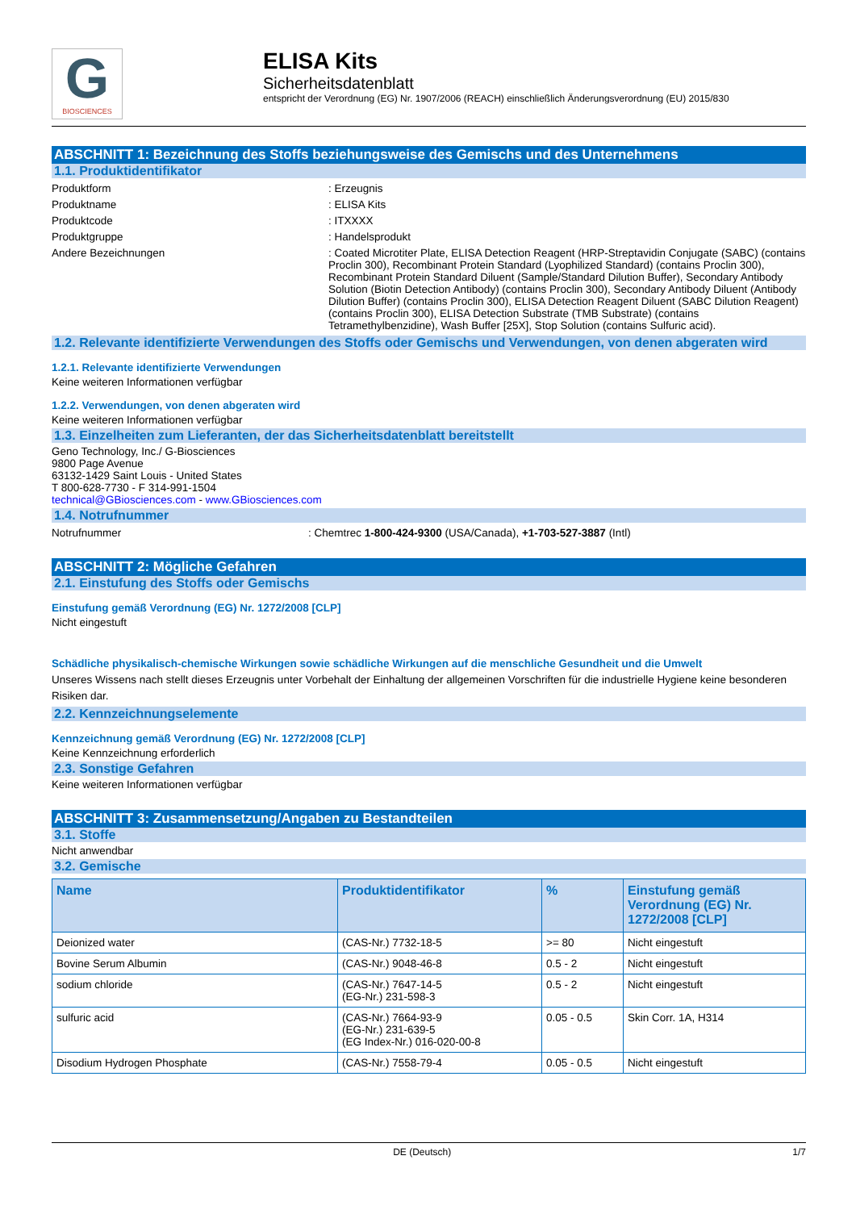G
BIOSCIENCES
ELISA Kits
Sicherheitsdatenblatt
entspricht der Verordnung (EG) Nr. 1907/2006 (REACH) einschließlich Änderungsverordnung (EU) 2015/830
ABSCHNITT 1: Bezeichnung des Stoffs beziehungsweise des Gemischs und des Unternehmens
1.1. Produktidentifikator
Produktform : Erzeugnis
Produktname : ELISA Kits
Produktcode : ITXXXX
Produktgruppe : Handelsprodukt
Andere Bezeichnungen : Coated Microtiter Plate, ELISA Detection Reagent (HRP-Streptavidin Conjugate (SABC) (contains Proclin 300), Recombinant Protein Standard (Lyophilized Standard) (contains Proclin 300), Recombinant Protein Standard Diluent (Sample/Standard Dilution Buffer), Secondary Antibody Solution (Biotin Detection Antibody) (contains Proclin 300), Secondary Antibody Diluent (Antibody Dilution Buffer) (contains Proclin 300), ELISA Detection Reagent Diluent (SABC Dilution Reagent)(contains Proclin 300), ELISA Detection Substrate (TMB Substrate) (contains Tetramethylbenzidine), Wash Buffer [25X], Stop Solution (contains Sulfuric acid).
1.2. Relevante identifizierte Verwendungen des Stoffs oder Gemischs und Verwendungen, von denen abgeraten wird
1.2.1. Relevante identifizierte Verwendungen
Keine weiteren Informationen verfügbar
1.2.2. Verwendungen, von denen abgeraten wird
Keine weiteren Informationen verfügbar
1.3. Einzelheiten zum Lieferanten, der das Sicherheitsdatenblatt bereitstellt
Geno Technology, Inc./ G-Biosciences
9800 Page Avenue
63132-1429 Saint Louis - United States
T 800-628-7730 - F 314-991-1504
technical@GBiosciences.com - www.GBiosciences.com
1.4. Notrufnummer
Notrufnummer : Chemtrec 1-800-424-9300 (USA/Canada), +1-703-527-3887 (Intl)
ABSCHNITT 2: Mögliche Gefahren
2.1. Einstufung des Stoffs oder Gemischs
Einstufung gemäß Verordnung (EG) Nr. 1272/2008 [CLP]
Nicht eingestuft
Schädliche physikalisch-chemische Wirkungen sowie schädliche Wirkungen auf die menschliche Gesundheit und die Umwelt
Unseres Wissens nach stellt dieses Erzeugnis unter Vorbehalt der Einhaltung der allgemeinen Vorschriften für die industrielle Hygiene keine besonderen Risiken dar.
2.2. Kennzeichnungselemente
Kennzeichnung gemäß Verordnung (EG) Nr. 1272/2008 [CLP]
Keine Kennzeichnung erforderlich
2.3. Sonstige Gefahren
Keine weiteren Informationen verfügbar
ABSCHNITT 3: Zusammensetzung/Angaben zu Bestandteilen
3.1. Stoffe
Nicht anwendbar
3.2. Gemische
| Name | Produktidentifikator | % | Einstufung gemäß Verordnung (EG) Nr. 1272/2008 [CLP] |
| --- | --- | --- | --- |
| Deionized water | (CAS-Nr.) 7732-18-5 | >= 80 | Nicht eingestuft |
| Bovine Serum Albumin | (CAS-Nr.) 9048-46-8 | 0.5 - 2 | Nicht eingestuft |
| sodium chloride | (CAS-Nr.) 7647-14-5 (EG-Nr.) 231-598-3 | 0.5 - 2 | Nicht eingestuft |
| sulfuric acid | (CAS-Nr.) 7664-93-9 (EG-Nr.) 231-639-5 (EG Index-Nr.) 016-020-00-8 | 0.05 - 0.5 | Skin Corr. 1A, H314 |
| Disodium Hydrogen Phosphate | (CAS-Nr.) 7558-79-4 | 0.05 - 0.5 | Nicht eingestuft |
DE (Deutsch) 1/7